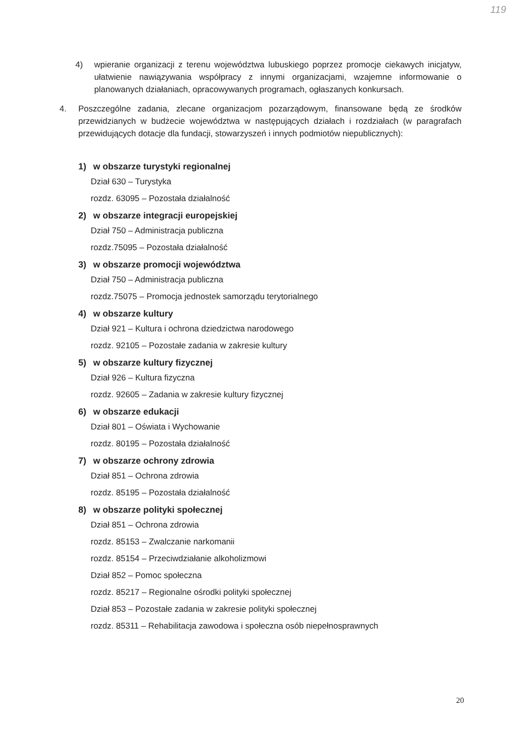119
4) wpieranie organizacji z terenu województwa lubuskiego poprzez promocje ciekawych inicjatyw, ułatwienie nawiązywania współpracy z innymi organizacjami, wzajemne informowanie o planowanych działaniach, opracowywanych programach, ogłaszanych konkursach.
4. Poszczególne zadania, zlecane organizacjom pozarządowym, finansowane będą ze środków przewidzianych w budżecie województwa w następujących działach i rozdziałach (w paragrafach przewidujących dotacje dla fundacji, stowarzyszeń i innych podmiotów niepublicznych):
1) w obszarze turystyki regionalnej
Dział 630 – Turystyka
rozdz. 63095 – Pozostała działalność
2) w obszarze integracji europejskiej
Dział 750 – Administracja publiczna
rozdz.75095 – Pozostała działalność
3) w obszarze promocji województwa
Dział 750 – Administracja publiczna
rozdz.75075 – Promocja jednostek samorządu terytorialnego
4) w obszarze kultury
Dział 921 – Kultura i ochrona dziedzictwa narodowego
rozdz. 92105 – Pozostałe zadania w zakresie kultury
5) w obszarze kultury fizycznej
Dział 926 – Kultura fizyczna
rozdz. 92605 – Zadania w zakresie kultury fizycznej
6) w obszarze edukacji
Dział 801 – Oświata i Wychowanie
rozdz. 80195 – Pozostała działalność
7) w obszarze ochrony zdrowia
Dział 851 – Ochrona zdrowia
rozdz. 85195 – Pozostała działalność
8) w obszarze polityki społecznej
Dział 851 – Ochrona zdrowia
rozdz. 85153 – Zwalczanie narkomanii
rozdz. 85154 – Przeciwdziałanie alkoholizmowi
Dział 852 – Pomoc społeczna
rozdz. 85217 – Regionalne ośrodki polityki społecznej
Dział 853 – Pozostałe zadania w zakresie polityki społecznej
rozdz. 85311 – Rehabilitacja zawodowa i społeczna osób niepełnosprawnych
20